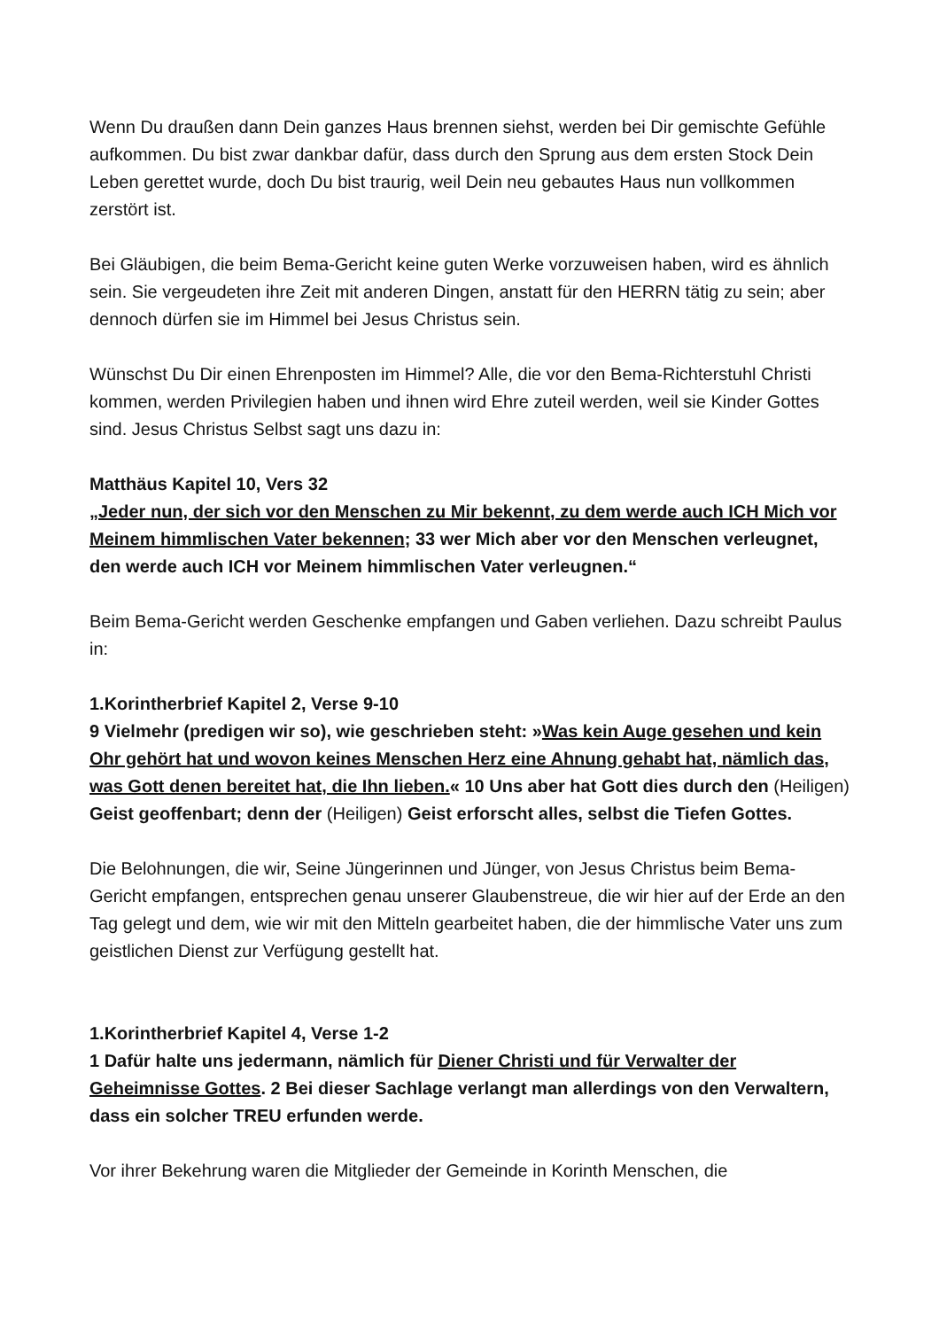Wenn Du draußen dann Dein ganzes Haus brennen siehst, werden bei Dir gemischte Gefühle aufkommen. Du bist zwar dankbar dafür, dass durch den Sprung aus dem ersten Stock Dein Leben gerettet wurde, doch Du bist traurig, weil Dein neu gebautes Haus nun vollkommen zerstört ist.
Bei Gläubigen, die beim Bema-Gericht keine guten Werke vorzuweisen haben, wird es ähnlich sein. Sie vergeudeten ihre Zeit mit anderen Dingen, anstatt für den HERRN tätig zu sein; aber dennoch dürfen sie im Himmel bei Jesus Christus sein.
Wünschst Du Dir einen Ehrenposten im Himmel? Alle, die vor den Bema-Richterstuhl Christi kommen, werden Privilegien haben und ihnen wird Ehre zuteil werden, weil sie Kinder Gottes sind. Jesus Christus Selbst sagt uns dazu in:
Matthäus Kapitel 10, Vers 32
„Jeder nun, der sich vor den Menschen zu Mir bekennt, zu dem werde auch ICH Mich vor Meinem himmlischen Vater bekennen; 33 wer Mich aber vor den Menschen verleugnet, den werde auch ICH vor Meinem himmlischen Vater verleugnen.“
Beim Bema-Gericht werden Geschenke empfangen und Gaben verliehen. Dazu schreibt Paulus in:
1.Korintherbrief Kapitel 2, Verse 9-10
9 Vielmehr (predigen wir so), wie geschrieben steht: »Was kein Auge gesehen und kein Ohr gehört hat und wovon keines Menschen Herz eine Ahnung gehabt hat, nämlich das, was Gott denen bereitet hat, die Ihn lieben.« 10 Uns aber hat Gott dies durch den (Heiligen) Geist geoffenbart; denn der (Heiligen) Geist erforscht alles, selbst die Tiefen Gottes.
Die Belohnungen, die wir, Seine Jüngerinnen und Jünger, von Jesus Christus beim Bema-Gericht empfangen, entsprechen genau unserer Glaubenstreue, die wir hier auf der Erde an den Tag gelegt und dem, wie wir mit den Mitteln gearbeitet haben, die der himmlische Vater uns zum geistlichen Dienst zur Verfügung gestellt hat.
1.Korintherbrief Kapitel 4, Verse 1-2
1 Dafür halte uns jedermann, nämlich für Diener Christi und für Verwalter der Geheimnisse Gottes. 2 Bei dieser Sachlage verlangt man allerdings von den Verwaltern, dass ein solcher TREU erfunden werde.
Vor ihrer Bekehrung waren die Mitglieder der Gemeinde in Korinth Menschen, die